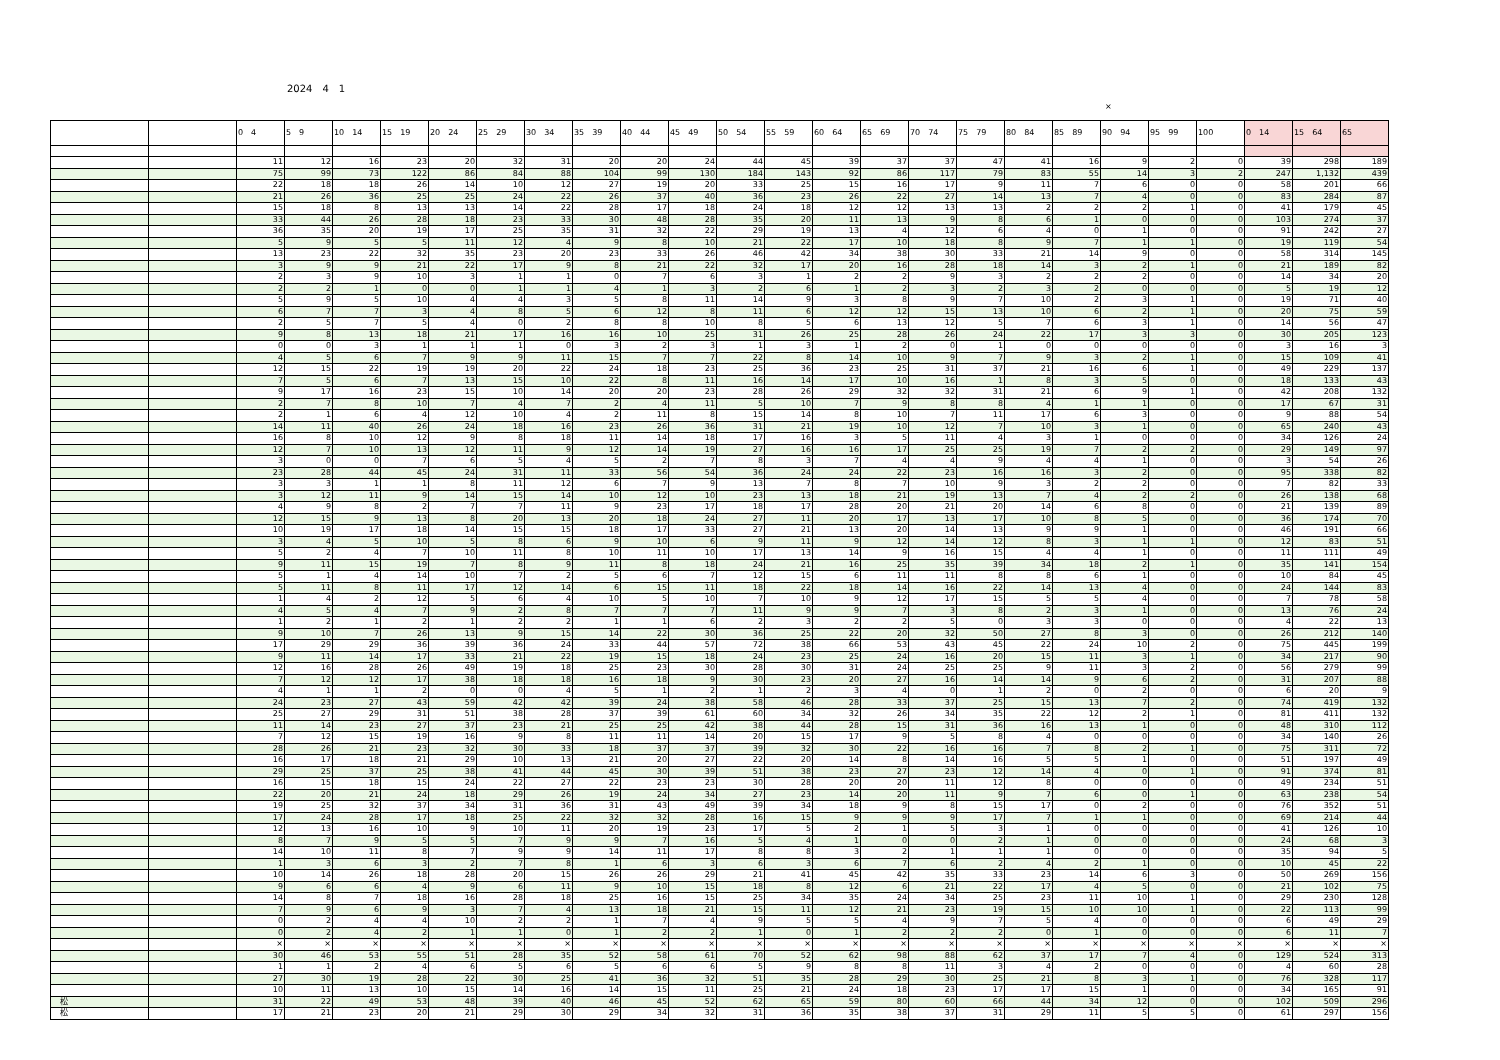2024　4　1
×
| | | 0 4 | 5 9 | 10 14 | 15 19 | 20 24 | 25 29 | 30 34 | 35 39 | 40 44 | 45 49 | 50 54 | 55 59 | 60 64 | 65 69 | 70 74 | 75 79 | 80 84 | 85 89 | 90 94 | 95 99 | 100 | 0 14 | 15 64 | 65 |
| --- | --- | --- | --- | --- | --- | --- | --- | --- | --- | --- | --- | --- | --- | --- | --- | --- | --- | --- | --- | --- | --- | --- | --- | --- | --- |
| | | 11 | 12 | 16 | 23 | 20 | 32 | 31 | 20 | 20 | 24 | 44 | 45 | 39 | 37 | 37 | 47 | 41 | 16 | 9 | 2 | 0 | 39 | 298 | 189 |
| | | 75 | 99 | 73 | 122 | 86 | 84 | 88 | 104 | 99 | 130 | 184 | 143 | 92 | 86 | 117 | 79 | 83 | 55 | 14 | 3 | 2 | 247 | 1,132 | 439 |
| | | 22 | 18 | 18 | 26 | 14 | 10 | 12 | 27 | 19 | 20 | 33 | 25 | 15 | 16 | 17 | 9 | 11 | 7 | 6 | 0 | 0 | 58 | 201 | 66 |
| | | 21 | 26 | 36 | 25 | 25 | 24 | 22 | 26 | 37 | 40 | 36 | 23 | 26 | 22 | 27 | 14 | 13 | 7 | 4 | 0 | 0 | 83 | 284 | 87 |
| | | 15 | 18 | 8 | 13 | 13 | 14 | 22 | 28 | 17 | 18 | 24 | 18 | 12 | 12 | 13 | 13 | 2 | 2 | 2 | 1 | 0 | 41 | 179 | 45 |
| | | 33 | 44 | 26 | 28 | 18 | 23 | 33 | 30 | 48 | 28 | 35 | 20 | 11 | 13 | 9 | 8 | 6 | 1 | 0 | 0 | 0 | 103 | 274 | 37 |
| | | 36 | 35 | 20 | 19 | 17 | 25 | 35 | 31 | 32 | 22 | 29 | 19 | 13 | 4 | 12 | 6 | 4 | 0 | 1 | 0 | 0 | 91 | 242 | 27 |
| | | 5 | 9 | 5 | 5 | 11 | 12 | 4 | 9 | 8 | 10 | 21 | 22 | 17 | 10 | 18 | 8 | 9 | 7 | 1 | 1 | 0 | 19 | 119 | 54 |
| | | 13 | 23 | 22 | 32 | 35 | 23 | 20 | 23 | 33 | 26 | 46 | 42 | 34 | 38 | 30 | 33 | 21 | 14 | 9 | 0 | 0 | 58 | 314 | 145 |
| | | 3 | 9 | 9 | 21 | 22 | 17 | 9 | 8 | 21 | 22 | 32 | 17 | 20 | 16 | 28 | 18 | 14 | 3 | 2 | 1 | 0 | 21 | 189 | 82 |
| | | 2 | 3 | 9 | 10 | 3 | 1 | 1 | 0 | 7 | 6 | 3 | 1 | 2 | 2 | 9 | 3 | 2 | 2 | 2 | 0 | 0 | 14 | 34 | 20 |
| | | 2 | 2 | 1 | 0 | 0 | 1 | 1 | 4 | 1 | 3 | 2 | 6 | 1 | 2 | 3 | 2 | 3 | 2 | 0 | 0 | 0 | 5 | 19 | 12 |
| | | 5 | 9 | 5 | 10 | 4 | 4 | 3 | 5 | 8 | 11 | 14 | 9 | 3 | 8 | 9 | 7 | 10 | 2 | 3 | 1 | 0 | 19 | 71 | 40 |
| | | 6 | 7 | 7 | 3 | 4 | 8 | 5 | 6 | 12 | 8 | 11 | 6 | 12 | 12 | 15 | 13 | 10 | 6 | 2 | 1 | 0 | 20 | 75 | 59 |
| | | 2 | 5 | 7 | 5 | 4 | 0 | 2 | 8 | 8 | 10 | 8 | 5 | 6 | 13 | 12 | 5 | 7 | 6 | 3 | 1 | 0 | 14 | 56 | 47 |
| | | 9 | 8 | 13 | 18 | 21 | 17 | 16 | 16 | 10 | 25 | 31 | 26 | 25 | 28 | 26 | 24 | 22 | 17 | 3 | 3 | 0 | 30 | 205 | 123 |
| | | 0 | 0 | 3 | 1 | 1 | 1 | 0 | 3 | 2 | 3 | 1 | 3 | 1 | 2 | 0 | 1 | 0 | 0 | 0 | 0 | 0 | 3 | 16 | 3 |
| | | 4 | 5 | 6 | 7 | 9 | 9 | 11 | 15 | 7 | 7 | 22 | 8 | 14 | 10 | 9 | 7 | 9 | 3 | 2 | 1 | 0 | 15 | 109 | 41 |
| | | 12 | 15 | 22 | 19 | 19 | 20 | 22 | 24 | 18 | 23 | 25 | 36 | 23 | 25 | 31 | 37 | 21 | 16 | 6 | 1 | 0 | 49 | 229 | 137 |
| | | 7 | 5 | 6 | 7 | 13 | 15 | 10 | 22 | 8 | 11 | 16 | 14 | 17 | 10 | 16 | 1 | 8 | 3 | 5 | 0 | 0 | 18 | 133 | 43 |
| | | 9 | 17 | 16 | 23 | 15 | 10 | 14 | 20 | 20 | 23 | 28 | 26 | 29 | 32 | 32 | 31 | 21 | 6 | 9 | 1 | 0 | 42 | 208 | 132 |
| | | 2 | 7 | 8 | 10 | 7 | 4 | 7 | 2 | 4 | 11 | 5 | 10 | 7 | 9 | 8 | 8 | 4 | 1 | 1 | 0 | 0 | 17 | 67 | 31 |
| | | 2 | 1 | 6 | 4 | 12 | 10 | 4 | 2 | 11 | 8 | 15 | 14 | 8 | 10 | 7 | 11 | 17 | 6 | 3 | 0 | 0 | 9 | 88 | 54 |
| | | 14 | 11 | 40 | 26 | 24 | 18 | 16 | 23 | 26 | 36 | 31 | 21 | 19 | 10 | 12 | 7 | 10 | 3 | 1 | 0 | 0 | 65 | 240 | 43 |
| | | 16 | 8 | 10 | 12 | 9 | 8 | 18 | 11 | 14 | 18 | 17 | 16 | 3 | 5 | 11 | 4 | 3 | 1 | 0 | 0 | 0 | 34 | 126 | 24 |
| | | 12 | 7 | 10 | 13 | 12 | 11 | 9 | 12 | 14 | 19 | 27 | 16 | 16 | 17 | 25 | 25 | 19 | 7 | 2 | 2 | 0 | 29 | 149 | 97 |
| | | 3 | 0 | 0 | 7 | 6 | 5 | 4 | 5 | 2 | 7 | 8 | 3 | 7 | 4 | 4 | 9 | 4 | 4 | 1 | 0 | 0 | 3 | 54 | 26 |
| | | 23 | 28 | 44 | 45 | 24 | 31 | 11 | 33 | 56 | 54 | 36 | 24 | 24 | 22 | 23 | 16 | 16 | 3 | 2 | 0 | 0 | 95 | 338 | 82 |
| | | 3 | 3 | 1 | 1 | 8 | 11 | 12 | 6 | 7 | 9 | 13 | 7 | 8 | 7 | 10 | 9 | 3 | 2 | 2 | 0 | 0 | 7 | 82 | 33 |
| | | 3 | 12 | 11 | 9 | 14 | 15 | 14 | 10 | 12 | 10 | 23 | 13 | 18 | 21 | 19 | 13 | 7 | 4 | 2 | 2 | 0 | 26 | 138 | 68 |
| | | 4 | 9 | 8 | 2 | 7 | 7 | 11 | 9 | 23 | 17 | 18 | 17 | 28 | 20 | 21 | 20 | 14 | 6 | 8 | 0 | 0 | 21 | 139 | 89 |
| | | 12 | 15 | 9 | 13 | 8 | 20 | 13 | 20 | 18 | 24 | 27 | 11 | 20 | 17 | 13 | 17 | 10 | 8 | 5 | 0 | 0 | 36 | 174 | 70 |
| | | 10 | 19 | 17 | 18 | 14 | 15 | 15 | 18 | 17 | 33 | 27 | 21 | 13 | 20 | 14 | 13 | 9 | 9 | 1 | 0 | 0 | 46 | 191 | 66 |
| | | 3 | 4 | 5 | 10 | 5 | 8 | 6 | 9 | 10 | 6 | 9 | 11 | 9 | 12 | 14 | 12 | 8 | 3 | 1 | 1 | 0 | 12 | 83 | 51 |
| | | 5 | 2 | 4 | 7 | 10 | 11 | 8 | 10 | 11 | 10 | 17 | 13 | 14 | 9 | 16 | 15 | 4 | 4 | 1 | 0 | 0 | 11 | 111 | 49 |
| | | 9 | 11 | 15 | 19 | 7 | 8 | 9 | 11 | 8 | 18 | 24 | 21 | 16 | 25 | 35 | 39 | 34 | 18 | 2 | 1 | 0 | 35 | 141 | 154 |
| | | 5 | 1 | 4 | 14 | 10 | 7 | 2 | 5 | 6 | 7 | 12 | 15 | 6 | 11 | 11 | 8 | 8 | 6 | 1 | 0 | 0 | 10 | 84 | 45 |
| | | 5 | 11 | 8 | 11 | 17 | 12 | 14 | 6 | 15 | 11 | 18 | 22 | 18 | 14 | 16 | 22 | 14 | 13 | 4 | 0 | 0 | 24 | 144 | 83 |
| | | 1 | 4 | 2 | 12 | 5 | 6 | 4 | 10 | 5 | 10 | 7 | 10 | 9 | 12 | 17 | 15 | 5 | 5 | 4 | 0 | 0 | 7 | 78 | 58 |
| | | 4 | 5 | 4 | 7 | 9 | 2 | 8 | 7 | 7 | 7 | 11 | 9 | 9 | 7 | 3 | 8 | 2 | 3 | 1 | 0 | 0 | 13 | 76 | 24 |
| | | 1 | 2 | 1 | 2 | 1 | 2 | 2 | 1 | 1 | 6 | 2 | 3 | 2 | 2 | 5 | 0 | 3 | 3 | 0 | 0 | 0 | 4 | 22 | 13 |
| | | 9 | 10 | 7 | 26 | 13 | 9 | 15 | 14 | 22 | 30 | 36 | 25 | 22 | 20 | 32 | 50 | 27 | 8 | 3 | 0 | 0 | 26 | 212 | 140 |
| | | 17 | 29 | 29 | 36 | 39 | 36 | 24 | 33 | 44 | 57 | 72 | 38 | 66 | 53 | 43 | 45 | 22 | 24 | 10 | 2 | 0 | 75 | 445 | 199 |
| | | 9 | 11 | 14 | 17 | 33 | 21 | 22 | 19 | 15 | 18 | 24 | 23 | 25 | 24 | 16 | 20 | 15 | 11 | 3 | 1 | 0 | 34 | 217 | 90 |
| | | 12 | 16 | 28 | 26 | 49 | 19 | 18 | 25 | 23 | 30 | 28 | 30 | 31 | 24 | 25 | 25 | 9 | 11 | 3 | 2 | 0 | 56 | 279 | 99 |
| | | 7 | 12 | 12 | 17 | 38 | 18 | 18 | 16 | 18 | 9 | 30 | 23 | 20 | 27 | 16 | 14 | 14 | 9 | 6 | 2 | 0 | 31 | 207 | 88 |
| | | 4 | 1 | 1 | 2 | 0 | 0 | 4 | 5 | 1 | 2 | 1 | 2 | 3 | 4 | 0 | 1 | 2 | 0 | 2 | 0 | 0 | 6 | 20 | 9 |
| | | 24 | 23 | 27 | 43 | 59 | 42 | 42 | 39 | 24 | 38 | 58 | 46 | 28 | 33 | 37 | 25 | 15 | 13 | 7 | 2 | 0 | 74 | 419 | 132 |
| | | 25 | 27 | 29 | 31 | 51 | 38 | 28 | 37 | 39 | 61 | 60 | 34 | 32 | 26 | 34 | 35 | 22 | 12 | 2 | 1 | 0 | 81 | 411 | 132 |
| | | 11 | 14 | 23 | 27 | 37 | 23 | 21 | 25 | 25 | 42 | 38 | 44 | 28 | 15 | 31 | 36 | 16 | 13 | 1 | 0 | 0 | 48 | 310 | 112 |
| | | 7 | 12 | 15 | 19 | 16 | 9 | 8 | 11 | 11 | 14 | 20 | 15 | 17 | 9 | 5 | 8 | 4 | 0 | 0 | 0 | 0 | 34 | 140 | 26 |
| | | 28 | 26 | 21 | 23 | 32 | 30 | 33 | 18 | 37 | 37 | 39 | 32 | 30 | 22 | 16 | 16 | 7 | 8 | 2 | 1 | 0 | 75 | 311 | 72 |
| | | 16 | 17 | 18 | 21 | 29 | 10 | 13 | 21 | 20 | 27 | 22 | 20 | 14 | 8 | 14 | 16 | 5 | 5 | 1 | 0 | 0 | 51 | 197 | 49 |
| | | 29 | 25 | 37 | 25 | 38 | 41 | 44 | 45 | 30 | 39 | 51 | 38 | 23 | 27 | 23 | 12 | 14 | 4 | 0 | 1 | 0 | 91 | 374 | 81 |
| | | 16 | 15 | 18 | 15 | 24 | 22 | 27 | 22 | 23 | 23 | 30 | 28 | 20 | 20 | 11 | 12 | 8 | 0 | 0 | 0 | 0 | 49 | 234 | 51 |
| | | 22 | 20 | 21 | 24 | 18 | 29 | 26 | 19 | 24 | 34 | 27 | 23 | 14 | 20 | 11 | 9 | 7 | 6 | 0 | 1 | 0 | 63 | 238 | 54 |
| | | 19 | 25 | 32 | 37 | 34 | 31 | 36 | 31 | 43 | 49 | 39 | 34 | 18 | 9 | 8 | 15 | 17 | 0 | 2 | 0 | 0 | 76 | 352 | 51 |
| | | 17 | 24 | 28 | 17 | 18 | 25 | 22 | 32 | 32 | 28 | 16 | 15 | 9 | 9 | 9 | 17 | 7 | 1 | 1 | 0 | 0 | 69 | 214 | 44 |
| | | 12 | 13 | 16 | 10 | 9 | 10 | 11 | 20 | 19 | 23 | 17 | 5 | 2 | 1 | 5 | 3 | 1 | 0 | 0 | 0 | 0 | 41 | 126 | 10 |
| | | 8 | 7 | 9 | 5 | 5 | 7 | 9 | 9 | 7 | 16 | 5 | 4 | 1 | 0 | 0 | 2 | 1 | 0 | 0 | 0 | 0 | 24 | 68 | 3 |
| | | 14 | 10 | 11 | 8 | 7 | 9 | 9 | 14 | 11 | 17 | 8 | 8 | 3 | 2 | 1 | 1 | 1 | 0 | 0 | 0 | 0 | 35 | 94 | 5 |
| | | 1 | 3 | 6 | 3 | 2 | 7 | 8 | 1 | 6 | 3 | 6 | 3 | 6 | 7 | 6 | 2 | 4 | 2 | 1 | 0 | 0 | 10 | 45 | 22 |
| | | 10 | 14 | 26 | 18 | 28 | 20 | 15 | 26 | 26 | 29 | 21 | 41 | 45 | 42 | 35 | 33 | 23 | 14 | 6 | 3 | 0 | 50 | 269 | 156 |
| | | 9 | 6 | 6 | 4 | 9 | 6 | 11 | 9 | 10 | 15 | 18 | 8 | 12 | 6 | 21 | 22 | 17 | 4 | 5 | 0 | 0 | 21 | 102 | 75 |
| | | 14 | 8 | 7 | 18 | 16 | 28 | 18 | 25 | 16 | 15 | 25 | 34 | 35 | 24 | 34 | 25 | 23 | 11 | 10 | 1 | 0 | 29 | 230 | 128 |
| | | 7 | 9 | 6 | 9 | 3 | 7 | 4 | 13 | 18 | 21 | 15 | 11 | 12 | 21 | 23 | 19 | 15 | 10 | 10 | 1 | 0 | 22 | 113 | 99 |
| | | 0 | 2 | 4 | 4 | 10 | 2 | 2 | 1 | 7 | 4 | 9 | 5 | 5 | 4 | 9 | 7 | 5 | 4 | 0 | 0 | 0 | 6 | 49 | 29 |
| | | 0 | 2 | 4 | 2 | 1 | 1 | 0 | 1 | 2 | 2 | 1 | 0 | 1 | 2 | 2 | 2 | 0 | 1 | 0 | 0 | 0 | 6 | 11 | 7 |
| | | × | × | × | × | × | × | × | × | × | × | × | × | × | × | × | × | × | × | × | × | × | × | × | × |
| | | 30 | 46 | 53 | 55 | 51 | 28 | 35 | 52 | 58 | 61 | 70 | 52 | 62 | 98 | 88 | 62 | 37 | 17 | 7 | 4 | 0 | 129 | 524 | 313 |
| | | 1 | 1 | 2 | 4 | 6 | 5 | 6 | 5 | 6 | 6 | 5 | 9 | 8 | 8 | 11 | 3 | 4 | 2 | 0 | 0 | 0 | 4 | 60 | 28 |
| | | 27 | 30 | 19 | 28 | 22 | 30 | 25 | 41 | 36 | 32 | 51 | 35 | 28 | 29 | 30 | 25 | 21 | 8 | 3 | 1 | 0 | 76 | 328 | 117 |
| | | 10 | 11 | 13 | 10 | 15 | 14 | 16 | 14 | 15 | 11 | 25 | 21 | 24 | 18 | 23 | 17 | 17 | 15 | 1 | 0 | 0 | 34 | 165 | 91 |
| 松 | | 31 | 22 | 49 | 53 | 48 | 39 | 40 | 46 | 45 | 52 | 62 | 65 | 59 | 80 | 60 | 66 | 44 | 34 | 12 | 0 | 0 | 102 | 509 | 296 |
| 松 | | 17 | 21 | 23 | 20 | 21 | 29 | 30 | 29 | 34 | 32 | 31 | 36 | 35 | 38 | 37 | 31 | 29 | 11 | 5 | 5 | 0 | 61 | 297 | 156 |